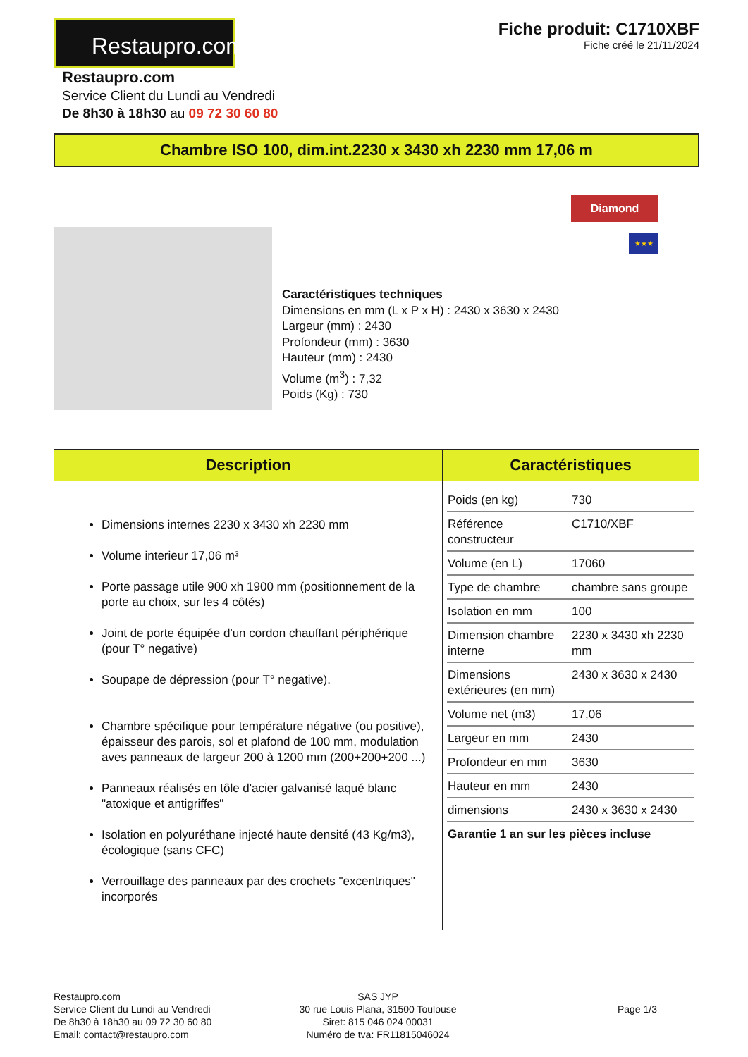Restaupro.com
Fiche produit: C1710XBF
Fiche créé le 21/11/2024
Restaupro.com
Service Client du Lundi au Vendredi
De 8h30 à 18h30 au 09 72 30 60 80
Chambre ISO 100, dim.int.2230 x 3430 xh 2230 mm 17,06 m
Caractéristiques techniques
Dimensions en mm (L x P x H) : 2430 x 3630 x 2430
Largeur (mm) : 2430
Profondeur (mm) : 3630
Hauteur (mm) : 2430
Volume (m<sup>3</sup>) : 7,32
Poids (Kg) : 730
Diamond
★★★
| Description | Caractéristiques |
| --- | --- |
| Dimensions internes 2230 x 3430 xh 2230 mm Volume interieur 17,06 m³ Porte passage utile 900 xh 1900 mm (positionnement de la porte au choix, sur les 4 côtés) Joint de porte équipée d'un cordon chauffant périphérique (pour T° negative) Soupape de dépression (pour T° negative). Chambre spécifique pour température négative (ou positive), épaisseur des parois, sol et plafond de 100 mm, modulation aves panneaux de largeur 200 à 1200 mm (200+200+200 ...) Panneaux réalisés en tôle d'acier galvanisé laqué blanc "atoxique et antigriffes" Isolation en polyuréthane injecté haute densité (43 Kg/m3), écologique (sans CFC) Verrouillage des panneaux par des crochets "excentriques" incorporés | / Poids (en kg) / 730 / / Référence constructeur / C1710/XBF / / Volume (en L) / 17060 / / Type de chambre / chambre sans groupe / / Isolation en mm / 100 / / Dimension chambre interne / 2230 x 3430 xh 2230 mm / / Dimensions extérieures (en mm) / 2430 x 3630 x 2430 / / Volume net (m3) / 17,06 / / Largeur en mm / 2430 / / Profondeur en mm / 3630 / / Hauteur en mm / 2430 / / dimensions / 2430 x 3630 x 2430 / / Garantie 1 an sur les pièces incluse / / |
Restaupro.com
Service Client du Lundi au Vendredi
De 8h30 à 18h30 au 09 72 30 60 80
Email: contact@restaupro.com
SAS JYP
30 rue Louis Plana, 31500 Toulouse
Siret: 815 046 024 00031
Numéro de tva: FR11815046024
Page 1/3